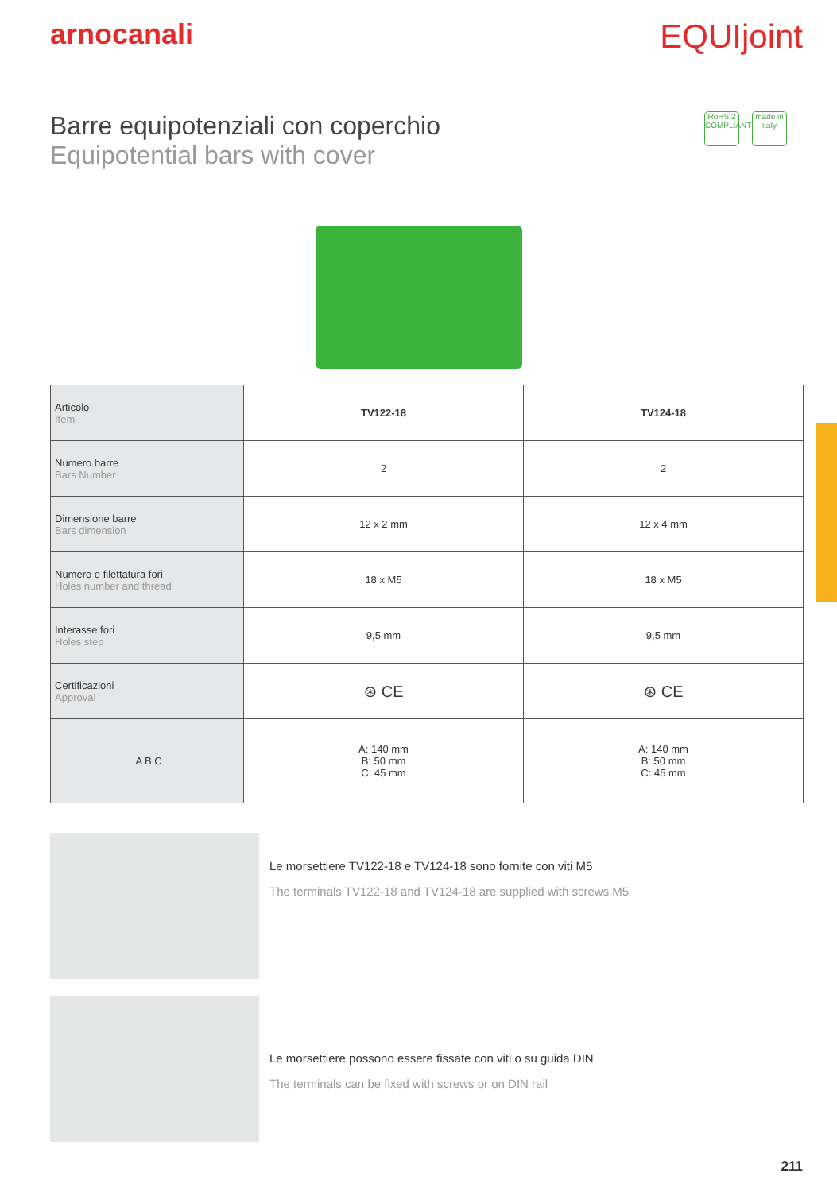arnocanali
EQUIjoint
Barre equipotenziali con coperchio
Equipotential bars with cover
RoHS 2 COMPLIANT made in italy
| Articolo Item | TV122-18 | TV124-18 |
| Numero barre Bars Number | 2 | 2 |
| Dimensione barre Bars dimension | 12 x 2 mm | 12 x 4 mm |
| Numero e filettatura fori Holes number and thread | 18 x M5 | 18 x M5 |
| Interasse fori Holes step | 9,5 mm | 9,5 mm |
| Certificazioni Approval | ⊛ CE | ⊛ CE |
| A B C | A: 140 mm B: 50 mm C: 45 mm | A: 140 mm B: 50 mm C: 45 mm |
Le morsettiere TV122-18 e TV124-18 sono fornite con viti M5
The terminals TV122-18 and TV124-18 are supplied with screws M5
Le morsettiere possono essere fissate con viti o su guida DIN
The terminals can be fixed with screws or on DIN rail
211